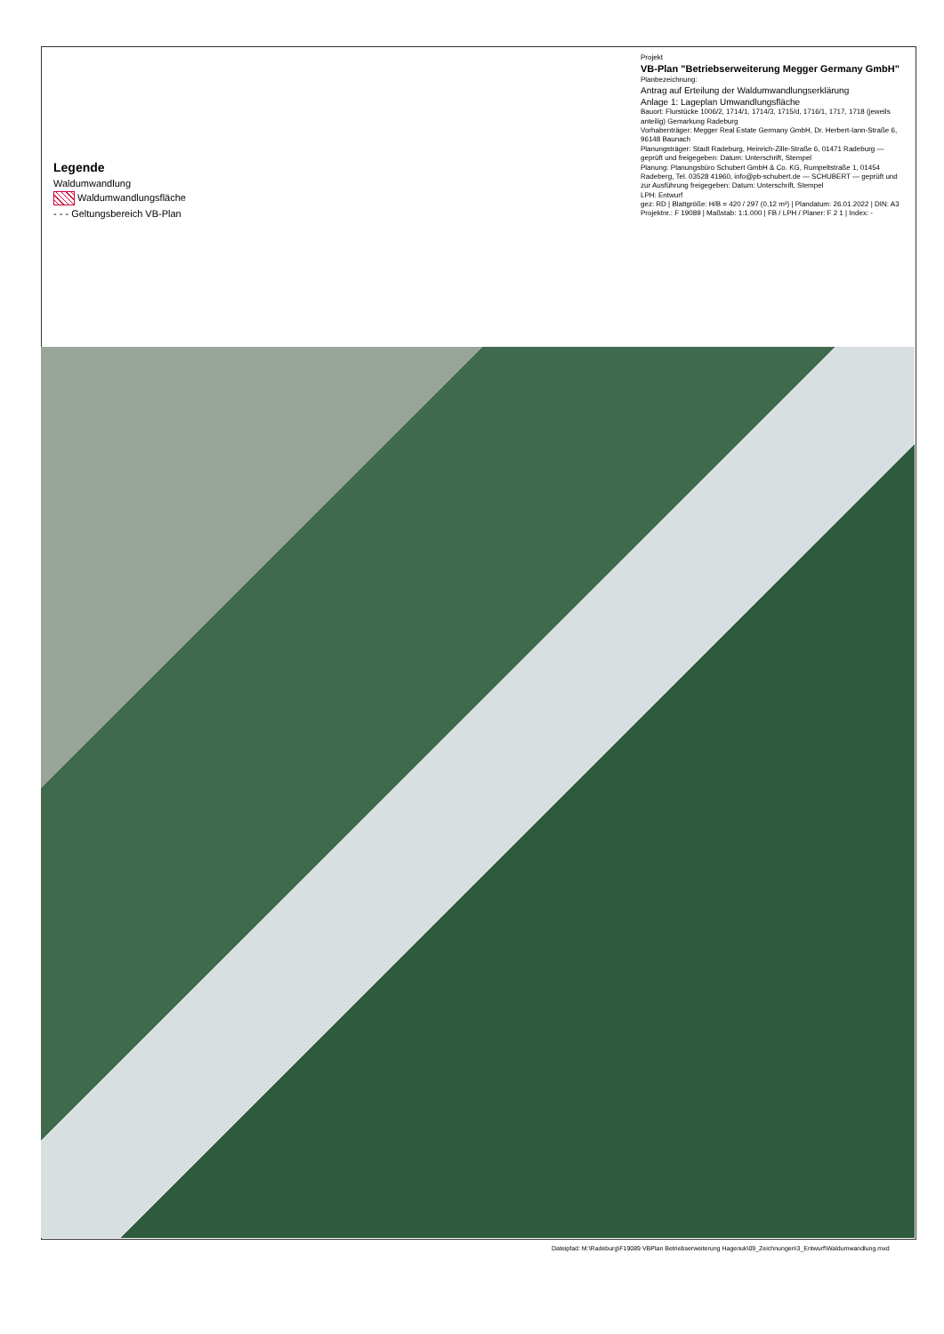Legende
Waldumwandlung
Waldumwandlungsfläche
- - - Geltungsbereich VB-Plan
Projekt
VB-Plan "Betriebserweiterung Megger Germany GmbH"
Planbezeichnung:
Antrag auf Erteilung der Waldumwandlungserklärung
Anlage 1: Lageplan Umwandlungsfläche
Bauort: Flurstücke 1006/2, 1714/1, 1714/3, 1715/d, 1716/1, 1717, 1718 (jeweils anteilig) Gemarkung Radeburg
Vorhabenträger: Megger Real Estate Germany GmbH, Dr. Herbert-Iann-Straße 6, 96148 Baunach
Planungsträger: Stadt Radeburg, Heinrich-Zille-Straße 6, 01471 Radeburg — geprüft und freigegeben: Datum: Unterschrift, Stempel
Planung: Planungsbüro Schubert GmbH & Co. KG, Rumpeltstraße 1, 01454 Radeberg, Tel. 03528 41960, info@pb-schubert.de — SCHUBERT — geprüft und zur Ausführung freigegeben: Datum: Unterschrift, Stempel
LPH: Entwurf
gez: RD | Blattgröße: H/B = 420 / 297 (0,12 m²) | Plandatum: 26.01.2022 | DIN: A3
Projektnr.: F 19089 | Maßstab: 1:1.000 | FB / LPH / Planer: F 2 1 | Index: -
Dateipfad: M:\Radeburg\F19089 VBPlan Betriebserweiterung Hagenuk\09_Zeichnungen\3_Entwurf\Waldumwandlung.mxd